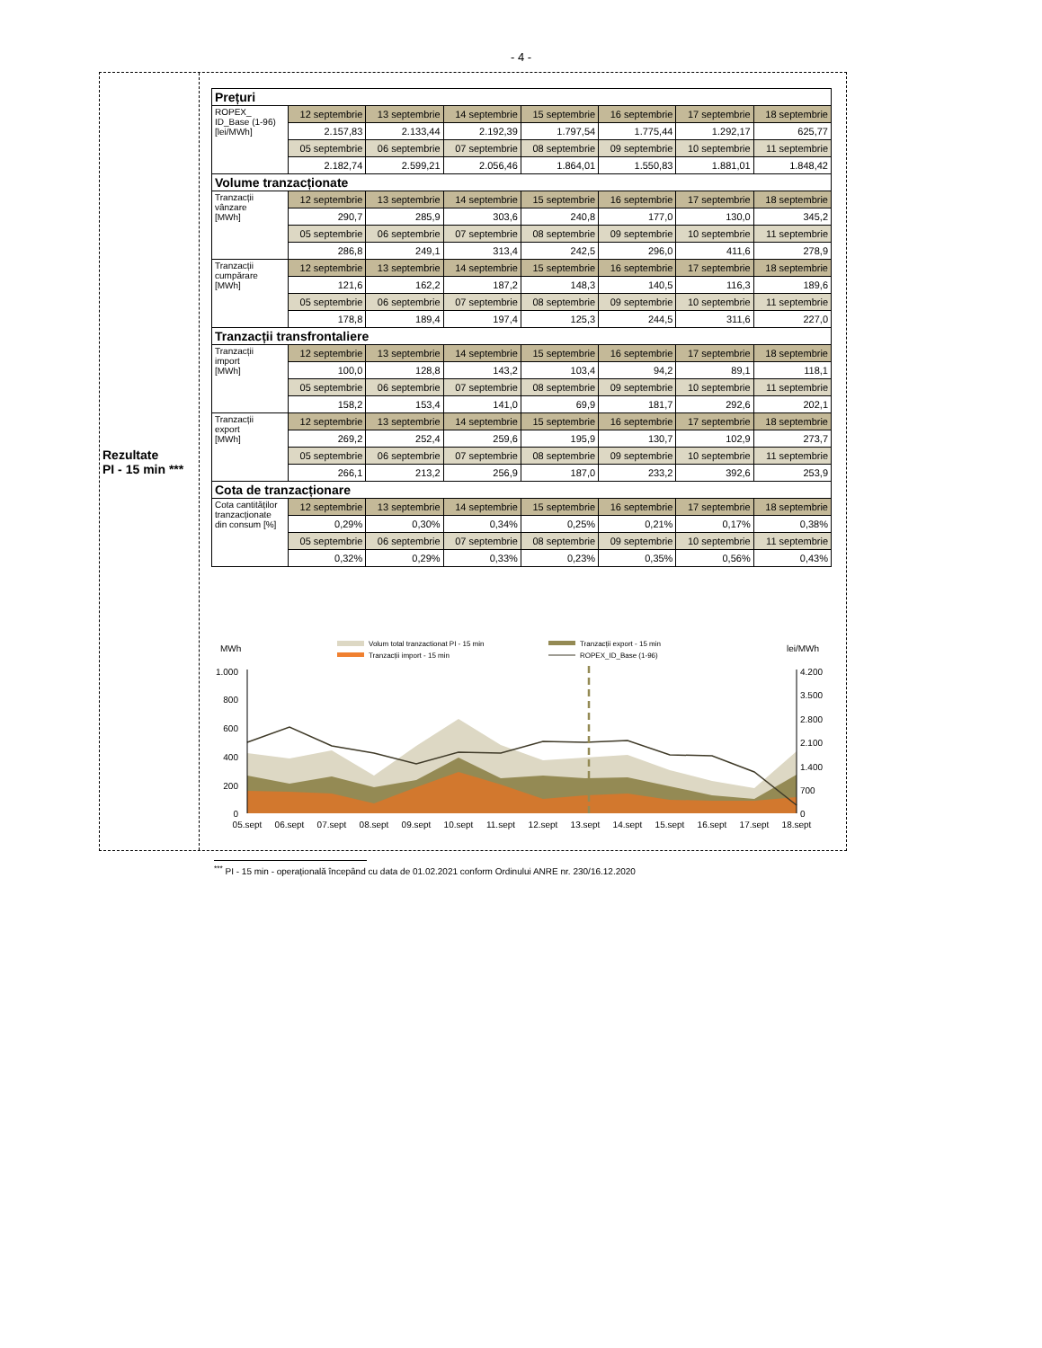- 4 -
Rezultate
PI - 15 min ***
| Prețuri | | | | | | | |
| ROPEX_ ID_Base (1-96) [lei/MWh] | 12 septembrie | 13 septembrie | 14 septembrie | 15 septembrie | 16 septembrie | 17 septembrie | 18 septembrie |
| | 2.157,83 | 2.133,44 | 2.192,39 | 1.797,54 | 1.775,44 | 1.292,17 | 625,77 |
| | 05 septembrie | 06 septembrie | 07 septembrie | 08 septembrie | 09 septembrie | 10 septembrie | 11 septembrie |
| | 2.182,74 | 2.599,21 | 2.056,46 | 1.864,01 | 1.550,83 | 1.881,01 | 1.848,42 |
| Volume tranzacționate | | | | | | | |
| Tranzacții vânzare [MWh] | 12 septembrie | 13 septembrie | 14 septembrie | 15 septembrie | 16 septembrie | 17 septembrie | 18 septembrie |
| | 290,7 | 285,9 | 303,6 | 240,8 | 177,0 | 130,0 | 345,2 |
| | 05 septembrie | 06 septembrie | 07 septembrie | 08 septembrie | 09 septembrie | 10 septembrie | 11 septembrie |
| | 286,8 | 249,1 | 313,4 | 242,5 | 296,0 | 411,6 | 278,9 |
| Tranzacții cumpărare [MWh] | 12 septembrie | 13 septembrie | 14 septembrie | 15 septembrie | 16 septembrie | 17 septembrie | 18 septembrie |
| | 121,6 | 162,2 | 187,2 | 148,3 | 140,5 | 116,3 | 189,6 |
| | 05 septembrie | 06 septembrie | 07 septembrie | 08 septembrie | 09 septembrie | 10 septembrie | 11 septembrie |
| | 178,8 | 189,4 | 197,4 | 125,3 | 244,5 | 311,6 | 227,0 |
| Tranzacții transfrontaliere | | | | | | | |
| Tranzacții import [MWh] | 12 septembrie | 13 septembrie | 14 septembrie | 15 septembrie | 16 septembrie | 17 septembrie | 18 septembrie |
| | 100,0 | 128,8 | 143,2 | 103,4 | 94,2 | 89,1 | 118,1 |
| | 05 septembrie | 06 septembrie | 07 septembrie | 08 septembrie | 09 septembrie | 10 septembrie | 11 septembrie |
| | 158,2 | 153,4 | 141,0 | 69,9 | 181,7 | 292,6 | 202,1 |
| Tranzacții export [MWh] | 12 septembrie | 13 septembrie | 14 septembrie | 15 septembrie | 16 septembrie | 17 septembrie | 18 septembrie |
| | 269,2 | 252,4 | 259,6 | 195,9 | 130,7 | 102,9 | 273,7 |
| | 05 septembrie | 06 septembrie | 07 septembrie | 08 septembrie | 09 septembrie | 10 septembrie | 11 septembrie |
| | 266,1 | 213,2 | 256,9 | 187,0 | 233,2 | 392,6 | 253,9 |
| Cota de tranzacționare | | | | | | | |
| Cota cantităților tranzacționate din consum [%] | 12 septembrie | 13 septembrie | 14 septembrie | 15 septembrie | 16 septembrie | 17 septembrie | 18 septembrie |
| | 0,29% | 0,30% | 0,34% | 0,25% | 0,21% | 0,17% | 0,38% |
| | 05 septembrie | 06 septembrie | 07 septembrie | 08 septembrie | 09 septembrie | 10 septembrie | 11 septembrie |
| | 0,32% | 0,29% | 0,33% | 0,23% | 0,35% | 0,56% | 0,43% |
MWh
lei/MWh
Volum total tranzactionat PI - 15 min
Tranzacții import - 15 min
Tranzacții export - 15 min
ROPEX_ID_Base (1-96)
1.000
800
600
400
200
0
4.200
3.500
2.800
2.100
1.400
700
0
05.sept
06.sept
07.sept
08.sept
09.sept
10.sept
11.sept
12.sept
13.sept
14.sept
15.sept
16.sept
17.sept
18.sept
<sup>***</sup> PI - 15 min - operațională începând cu data de 01.02.2021 conform Ordinului ANRE nr. 230/16.12.2020